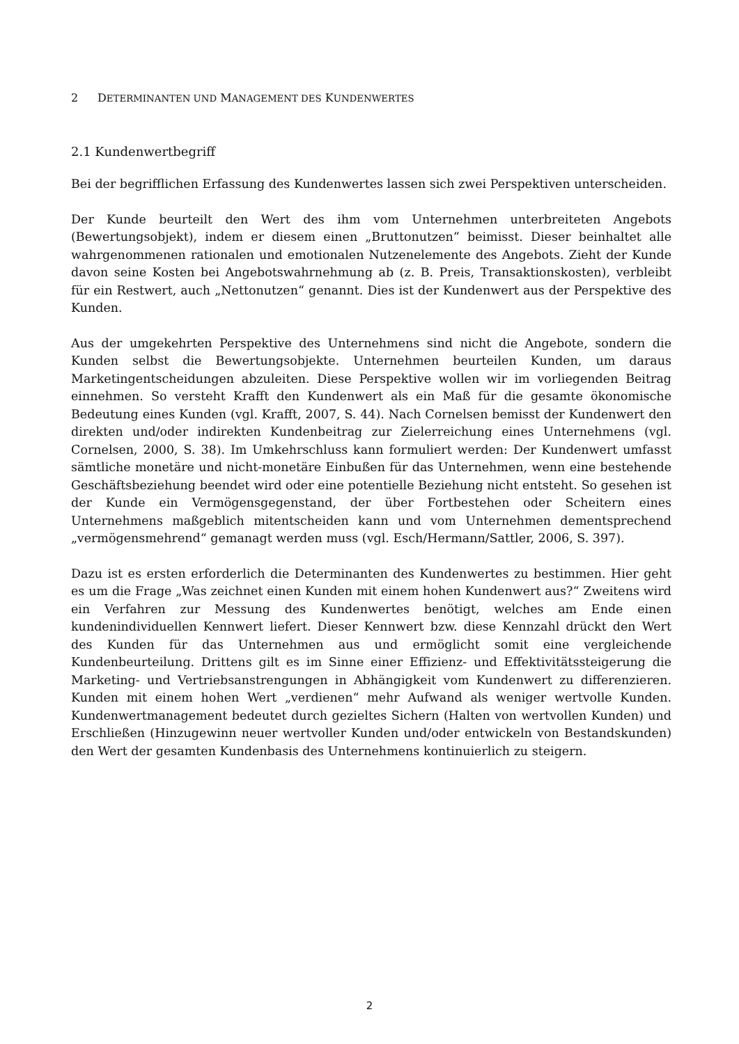2 DETERMINANTEN UND MANAGEMENT DES KUNDENWERTES
2.1 Kundenwertbegriff
Bei der begrifflichen Erfassung des Kundenwertes lassen sich zwei Perspektiven unterscheiden.
Der Kunde beurteilt den Wert des ihm vom Unternehmen unterbreiteten Angebots (Bewertungsobjekt), indem er diesem einen „Bruttonutzen“ beimisst. Dieser beinhaltet alle wahrgenommenen rationalen und emotionalen Nutzenelemente des Angebots. Zieht der Kunde davon seine Kosten bei Angebotswahrnehmung ab (z. B. Preis, Transaktionskosten), verbleibt für ein Restwert, auch „Nettonutzen“ genannt. Dies ist der Kundenwert aus der Perspektive des Kunden.
Aus der umgekehrten Perspektive des Unternehmens sind nicht die Angebote, sondern die Kunden selbst die Bewertungsobjekte. Unternehmen beurteilen Kunden, um daraus Marketingentscheidungen abzuleiten. Diese Perspektive wollen wir im vorliegenden Beitrag einnehmen. So versteht Krafft den Kundenwert als ein Maß für die gesamte ökonomische Bedeutung eines Kunden (vgl. Krafft, 2007, S. 44). Nach Cornelsen bemisst der Kundenwert den direkten und/oder indirekten Kundenbeitrag zur Zielerreichung eines Unternehmens (vgl. Cornelsen, 2000, S. 38). Im Umkehrschluss kann formuliert werden: Der Kundenwert umfasst sämtliche monetäre und nicht-monetäre Einbußen für das Unternehmen, wenn eine bestehende Geschäftsbeziehung beendet wird oder eine potentielle Beziehung nicht entsteht. So gesehen ist der Kunde ein Vermögensgegenstand, der über Fortbestehen oder Scheitern eines Unternehmens maßgeblich mitentscheiden kann und vom Unternehmen dementsprechend „vermögensmehrend“ gemanagt werden muss (vgl. Esch/Hermann/Sattler, 2006, S. 397).
Dazu ist es ersten erforderlich die Determinanten des Kundenwertes zu bestimmen. Hier geht es um die Frage „Was zeichnet einen Kunden mit einem hohen Kundenwert aus?“ Zweitens wird ein Verfahren zur Messung des Kundenwertes benötigt, welches am Ende einen kundenindividuellen Kennwert liefert. Dieser Kennwert bzw. diese Kennzahl drückt den Wert des Kunden für das Unternehmen aus und ermöglicht somit eine vergleichende Kundenbeurteilung. Drittens gilt es im Sinne einer Effizienz- und Effektivitätssteigerung die Marketing- und Vertriebsanstrengungen in Abhängigkeit vom Kundenwert zu differenzieren. Kunden mit einem hohen Wert „verdienen“ mehr Aufwand als weniger wertvolle Kunden. Kundenwertmanagement bedeutet durch gezieltes Sichern (Halten von wertvollen Kunden) und Erschließen (Hinzugewinn neuer wertvoller Kunden und/oder entwickeln von Bestandskunden) den Wert der gesamten Kundenbasis des Unternehmens kontinuierlich zu steigern.
2